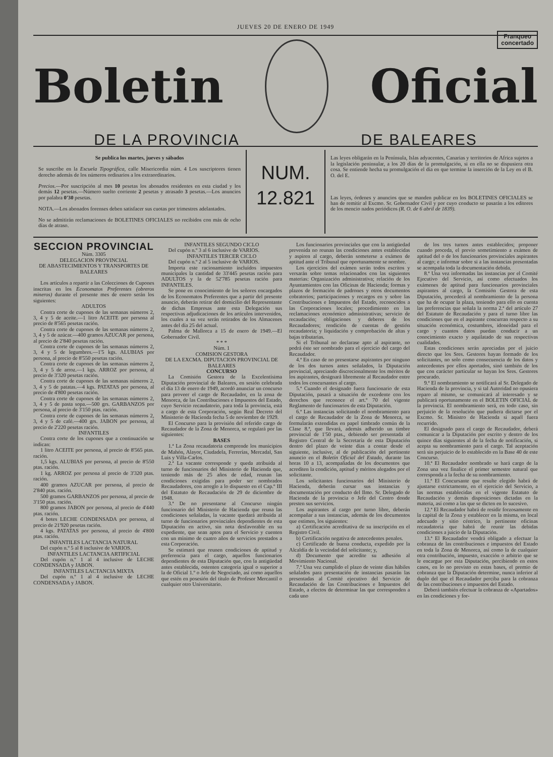JUEVES 20 DE ENERO DE 1949
Franqueo
concertado
Boletin Oficial
DE LA PROVINCIA DE BALEARES
Se publica los martes, jueves y sábados
Se suscribe en la Escuela Tipográfica, calle Misericordia núm. 4 Los suscriptores tienen derecho además de los números ordinarios a los extraordinarios.
Precios.—Por suscripción al mes 10 pesetas los abonados residentes en esta ciudad y los demás 12 pesetas.—Número suelto corriente 2 pesetas y atrasado 3 pesetas.—Los anuncios por palabra 0'30 pesetas.
NOTA.—Los abonados forenses deben satisfacer sus cuotas por trimestres adelantados.
No se admitirán reclamaciones de BOLETINES OFICIALES no recibidos con más de ocho días de atraso.
NUM.
12.821
Las leyes obligarán en la Península, Islas adyacentes, Canarias y territorios de Africa sujetos a la legislación peninsular, a los 20 días de la promulgación, si en ella no se dispusiera otra cosa. Se entiende hecha su promulgación el día en que termine la inserción de la Ley en el B. O. del E.
Las leyes, órdenes y anuncios que se manden publicar en los BOLETINES OFICIALES se han de remitir al Excmo. Sr. Gobernador Civil y por cuyo conducto se pasarán a los editores de los mencio nados periódicos (R. O. de 6 abril de 1839).
SECCION PROVINCIAL
Núm. 3305
DELEGACION PROVINCIAL
DE ABASTECIMIENTOS Y TRANSPORTES DE BALEARES
Los artículos a repartir a las Colecciones de Cupones inscritas en los Economatos Preferentes (obreros mineros) durante el presente mes de enero serán los siguientes:
ADULTOS
Contra corte de cupones de las semanas números 2, 3, 4 y 5 de aceite.—1 litro ACEITE por persona al precio de 8'565 pesetas ración.
Contra corte de cupones de las semanas números 2, 3, 4 y 5 de azúcar.—400 gramos AZUCAR por persona, al precio de 2'840 pesetas ración.
Contra corte de cupones de las semanas números 2, 3, 4 y 5 de legumbres.—1'5 kgs. ALUBIAS por persona, al precio de 8'550 pesetas ración.
Contra corte de cupones de las semanas números 2, 3, 4 y 5 de arroz.—1 kgs. ARROZ por persona, al precio de 3'320 pesetas ración.
Contra corte de cupones de las semanas números 2, 3, 4 y 5 de patatas.—4 kgs. PATATAS por persona, al precio de 4'800 pesetas ración.
Contra corte de cupones de las semanas números 2, 3, 4 y 5 de pasta sopa.—500 grs. GARBANZOS por persona, al precio de 3'150 ptas. ración.
Contra corte de cupones de las semanas números 2, 3, 4 y 5 de café.—400 grs. JABON por persona, al precio de 2'220 pesetas ración.
INFANTILES
Contra corte de los cupones que a continuación se indican:
1 litro ACEITE por persona, al precio de 8'565 ptas. ración.
1,5 kgs. ALUBIAS por persona, al precio de 8'550 ptas. ración.
1 kg. ARROZ por persona al precio de 3'320 ptas. ración.
400 gramos AZUCAR por persona, al precio de 2'840 ptas. ración.
500 gramos GARBANZOS por persona, al precio de 3'150 ptas. ración.
800 gramos JABON por persona, al precio de 4'440 ptas. ración.
4 botes LECHE CONDENSADA por persona, al precio de 21'920 pesetas ración.
4 kgs. PATATAS por persona, al precio de 4'800 ptas. ración.
INFANTILES LACTANCIA NATURAL
Del cupón n.º 5 al 8 inclusive de VARIOS.
INFANTILES LACTANCIA ARTIFICIAL
Del cupón n.º 1 al 4 inclusive de LECHE CONDENSADA y JABON.
INFANTILES LACTANCIA MIXTA
Del cupón n.º 1 al 4 inclusive de LECHE CONDENSADA y JABON.
INFANTILES SEGUNDO CICLO
Del cupón n.º 3 al 6 inclusive de VARIOS.
INFANTILES TERCER CICLO
Del cupón n.º 2 al 5 inclusive de VARIOS.
Importa este racionamiento incluídos impuestos municipales la cantidad de 33'445 pesetas ración para ADULTOS y la de 52'785 pesetas ración para INFANTILES.
Se pone en conocimiento de los señores encargados de los Economatos Preferentes que a partir del presente anuncio, deberán retirar del domicilio del Representante de dichas Empresas ante esta Delegación sus respectivas adjudicaciones de los artículos intervenidos, los cuales a su vez serán retirados de los Almacenes antes del día 25 del actual.
Palma de Mallorca a 15 de enero de 1949.—El Gobernador Civil.
* * *
Núm. 1
COMISION GESTORA
DE LA EXCMA. DIPUTACION PROVINCIAL DE BALEARES
CONCURSO
La Comisión Gestora de la Excelentísima Diputación provincial de Baleares, en sesión celebrada el día 13 de enero de 1949, acordó anunciar un concurso para proveer el cargo de Recaudador, en la zona de Menorca, de las Contribuciones e Impuestos del Estado, cuyo Servicio recaudatorio, para toda la provincia, está a cargo de esta Corporación, según Real Decreto del Ministerio de Hacienda fecha 5 de noviembre de 1929.
El Concurso para la provisión del referido cargo de Recaudador de la Zona de Menorca, se regulará por las siguientes:
BASES
1.ª La Zona recaudatoria comprende los municipios de Mahón, Alayor, Ciudadela, Ferrerías, Mercadal, San Luis y Villa-Carlos.
2.ª La vacante corresponde y queda atribuida al turno de funcionarios del Ministerio de Hacienda que, teniendo más de 25 años de edad, reunan las condiciones exigidas para poder ser nombrados Recaudadores, con arreglo a lo dispuesto en el Cap.º III del Estatuto de Recaudación de 29 de diciembre de 1948.
3.ª De no presentarse al Concurso ningún funcionario del Ministerio de Hacienda que reuna las condiciones señaladas, la vacante quedará atribuida al turno de funcionarios provinciales dependientes de esta Diputación en activo, sin nota desfavorable en su expediente, que sean aptos para el Servicio y cuenten con un mínimo de cuatro años de servicios prestados a esta Corporación.
Se estimará que reunen condiciones de aptitud y preferencia para el cargo, aquellos funcionarios dependientes de esta Diputación que, con la antigüedad antes establecida, ostenten categoría igual o superior a la de Oficial 1.º o Jefe de Negociado, así como aquellos que estén en posesión del título de Profesor Mercantil o cualquier otro Universitario.
Los funcionarios provinciales que con la antigüedad prevenida no reunan las condiciones antes establecidas y aspiren al cargo, deberán someterse a exámen de aptitud ante el Tribunal que oportunamente se nombre.
Los ejercicios del exámen serán todos escritos y versarán sobre temas relacionados con las siguientes materias: Organización administrativa; relación de los Ayuntamientos con las Oficinas de Hacienda; formas y plazos de formación de padrones y otros documentos cobratorios; participaciones y recargos en y sobre las Contribuciones e Impuestos del Estado, reconocidos a las Corporaciones locales; procedimiento en las reclamaciones económico administrativas; servicio de recaudación; obligaciones y deberes de los Recaudadores; rendición de cuentas de gestión recaudatoria; y liquidación y comprobación de altas y bajas tributarias.
Si el Tribunal no declarase apto al aspirante, no podrá éste ser nombrado para el ejercicio del cargo del Recaudador.
4.ª En caso de no presentarse aspirantes por ninguno de los dos turnos antes señalados, la Diputación provincial, apreciando discrecionalmente los méritos de los aspirantes, designará libremente al Recaudador entre todos los concursantes al cargo.
5.ª Cuando el designado fuera funcionario de esta Diputación, pasará a situación de excedente con los derechos que reconoce el art.º 70 del vigente Reglamento de funcionarios de esta Diputación.
6.ª Las instancias solicitando el nombramiento para el cargo de Recaudador de la Zona de Menorca, se formularán extendidas en papel timbrado común de la Clase 8.ª, que llevará, además adherido un timbre provincial de 1'50 ptas., debiendo ser presentada al Registro Central de la Secretaría de esta Diputación dentro del plazo de veinte días a contar desde el siguiente, inclusive, al de publicación del pertinente anuncio en el Boletín Oficial del Estado, durante las horas 10 a 13, acompañadas de los documentos que acrediten la condición, aptitud y méritos alegados por el solicitante.
Los solicitantes funcionarios del Ministerio de Hacienda, deberán cursar sus instancias y documentación por conducto del Ilmo. Sr. Delegado de Hacienda de la provincia o Jefe del Centro donde presten sus servicios.
Los aspirantes al cargo por turno libre, deberán acompañar a sus instancias, además de los documentos que estimen, los siguientes:
a) Certificación acreditativa de su inscripción en el Registro Civil.
b) Certificación negativa de antecedentes penales.
c) Certificado de buena conducta, expedido por la Alcaldía de la vecindad del solicitante; y,
d) Documento que acredite su adhesión al Movimiento Nacional.
7.ª Una vez cumplido el plazo de veinte días hábiles señalados para presentación de instancias pasarán las presentadas al Comité ejecutivo del Servicio de Recaudación de las Contribuciones e Impuestos del Estado, a efectos de determinar las que corresponden a cada uno
de los tres turnos antes establecidos; proponer cuando proceda, el previo sometimiento a exámen de aptitud del o de los funcionarios provinciales aspirantes al cargo; e informar sobre si a las instancias presentadas se acompaña toda la documentación debida.
8.ª Una vez informadas las instancias por el Comité Ejecutivo del Servicio, así como efectuados los exámenes de aptitud para funcionarios provinciales aspirantes al cargo, la Comisión Gestora de esta Diputación, procederá al nombramiento de la persona que ha de ocupar la plaza, teniendo para ello en cuenta las preferencias que señala la norma 2.ª del artículo 27 del Estatuto de Recaudación y para el turno libre las condiciones que en el aspirante concurran respecto a su situación económica, costumbres, idoneidad para el cargo y cuantos datos puedan conducir a un conocimiento exacto y aquilatado de sus respectivas cualidades.
Estas condiciones serán apreciadas por el juicio directo que los Sres. Gestores hayan formado de los solicitantes, no solo como consecuencia de los datos y antecedentes por ellos aportados, sinó también de los que con carácter particular se hayan los Sres. Gestores procurado.
9.ª El nombramiento se notificará al Sr. Delegado de Hacienda de la provincia, y si tal Autoridad no opusiera reparo al mismo, se comunicará al interesado y se publicará oportunamente en el BOLETIN OFICIAL de la provincia. El nombramiento será, en todo caso, sin perjuicio de la resolución que pudiera dictarse por el Excmo. Sr. Ministro de Hacienda si aquél fuera recurrido.
El designado para el cargo de Recaudador, deberá comunicar a la Diputación por escrito y dentro de los quince días siguientes al de la fecha de notificación, si acepta su nombramiento para el cargo. Tal aceptación será sin perjuicio de lo establecido en la Base 40 de este Concurso.
10.ª El Recaudador nombrado se hará cargo de la Zona una vez finalice el primer semestre natural que corresponda a la fecha de su nombramiento.
11.ª El Concursante que resulte elegido habrá de ajustarse extrictamente, en el ejercicio del Servicio, a las normas establecidas en el vigente Estatuto de Recaudación y demás disposiciones dictadas en la materia, así como a las que se dicten en lo sucesivo.
12.ª El Recaudador habrá de residir forzosamente en la capital de la Zona y establecer en la misma, en local adecuado y sitio céntrico, la pertinente oficinas recaudatoria que habrá de reunir las debidas condiciones a juicio de la Diputación.
13.ª El Recaudador vendrá obligado a efectuar la cobranza de las contribuciones e impuestos del Estado en toda la Zona de Menorca, así como la de cualquier otra contribución, impuesto, exacción o arbitrio que se le encargue por esta Diputación, percibiendo en estos casos, en lo no previsto en estas bases, el premio de cobranza que la Diputación determine, nunca inferior al duplo del que el Recaudador perciba para la cobranza de las contribuciones e impuestos del Estado.
Deberá también efectuar la cobranza de «Apartados» en las condiciones y for-